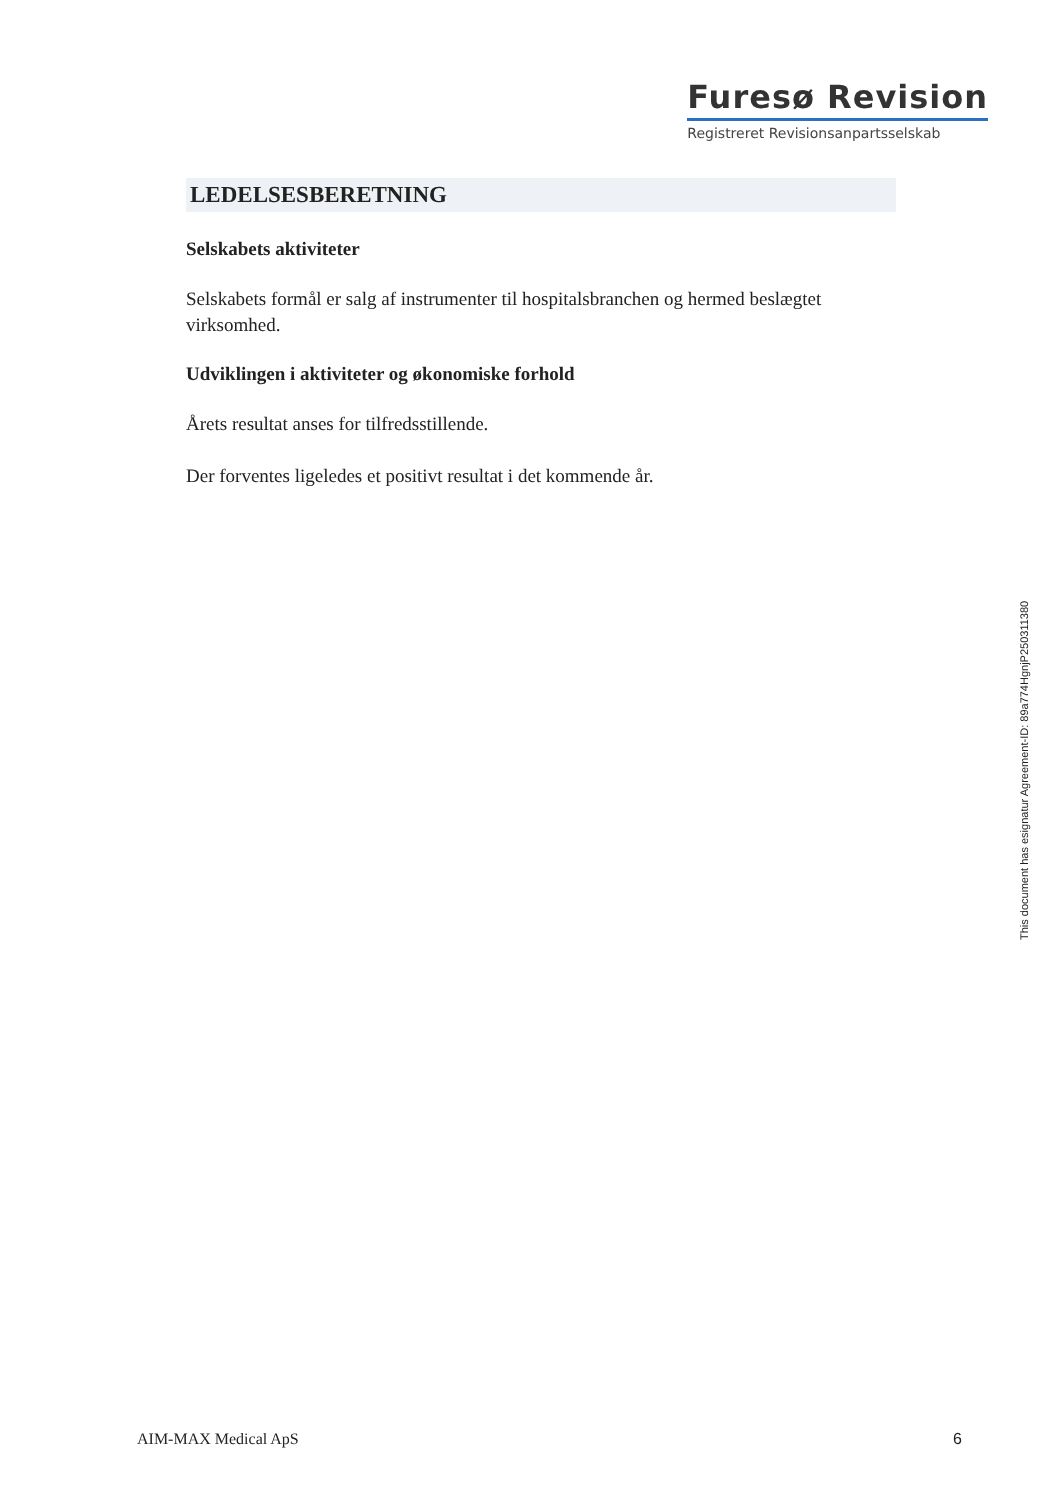Furesø Revision
Registreret Revisionsanpartsselskab
LEDELSESBERETNING
Selskabets aktiviteter
Selskabets formål er salg af instrumenter til hospitalsbranchen og hermed beslægtet virksomhed.
Udviklingen i aktiviteter og økonomiske forhold
Årets resultat anses for tilfredsstillende.
Der forventes ligeledes et positivt resultat i det kommende år.
This document has esignatur Agreement-ID: 89a774HgnjP250311380
AIM-MAX Medical ApS 6